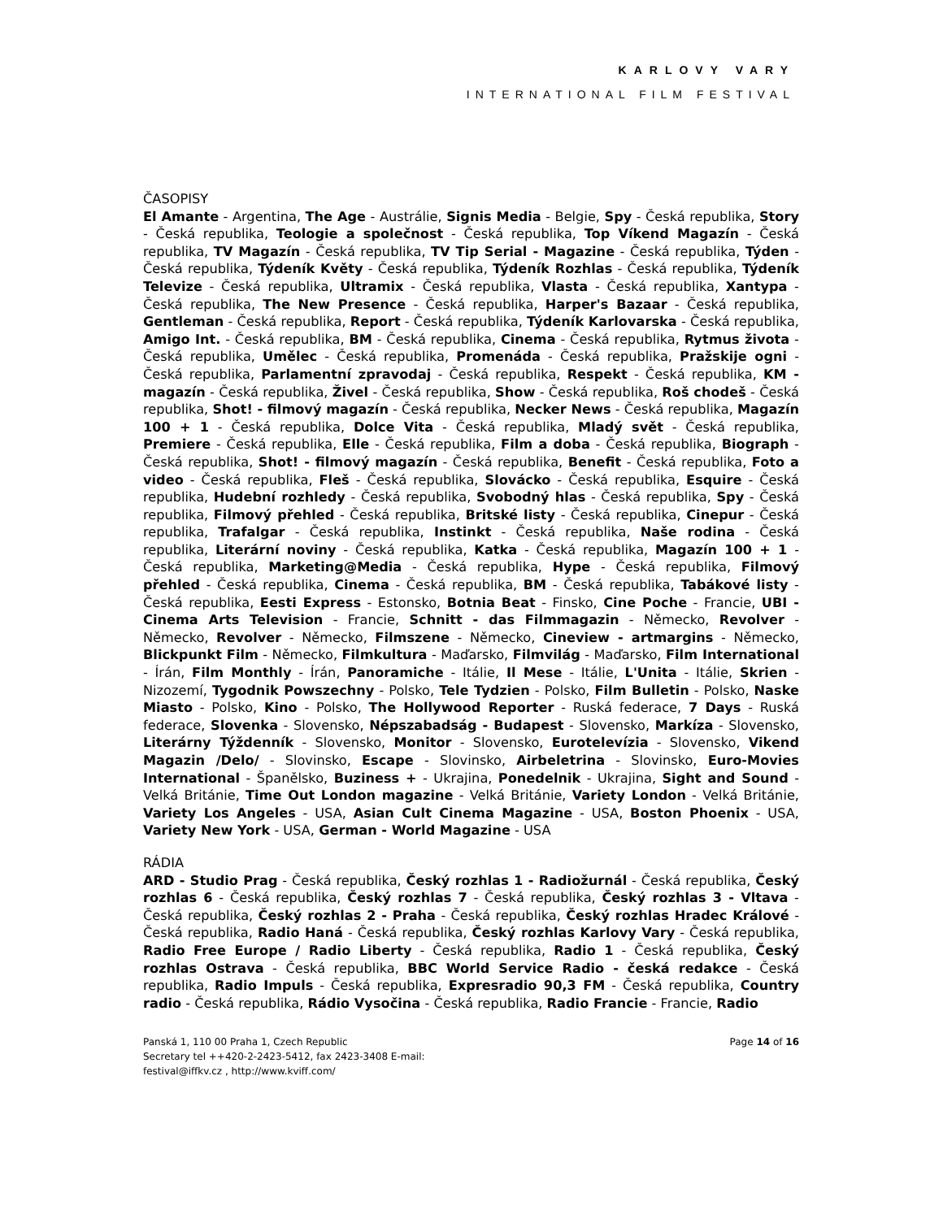KARLOVY VARY
INTERNATIONAL FILM FESTIVAL
ČASOPISY
El Amante - Argentina, The Age - Austrálie, Signis Media - Belgie, Spy - Česká republika, Story - Česká republika, Teologie a společnost - Česká republika, Top Víkend Magazín - Česká republika, TV Magazín - Česká republika, TV Tip Serial - Magazine - Česká republika, Týden - Česká republika, Týdeník Květy - Česká republika, Týdeník Rozhlas - Česká republika, Týdeník Televize - Česká republika, Ultramix - Česká republika, Vlasta - Česká republika, Xantypa - Česká republika, The New Presence - Česká republika, Harper's Bazaar - Česká republika, Gentleman - Česká republika, Report - Česká republika, Týdeník Karlovarska - Česká republika, Amigo Int. - Česká republika, BM - Česká republika, Cinema - Česká republika, Rytmus života - Česká republika, Umělec - Česká republika, Promenáda - Česká republika, Pražskije ogni - Česká republika, Parlamentní zpravodaj - Česká republika, Respekt - Česká republika, KM - magazín - Česká republika, Živel - Česká republika, Show - Česká republika, Roš chodeš - Česká republika, Shot! - filmový magazín - Česká republika, Necker News - Česká republika, Magazín 100 + 1 - Česká republika, Dolce Vita - Česká republika, Mladý svět - Česká republika, Premiere - Česká republika, Elle - Česká republika, Film a doba - Česká republika, Biograph - Česká republika, Shot! - filmový magazín - Česká republika, Benefit - Česká republika, Foto a video - Česká republika, Fleš - Česká republika, Slovácko - Česká republika, Esquire - Česká republika, Hudební rozhledy - Česká republika, Svobodný hlas - Česká republika, Spy - Česká republika, Filmový přehled - Česká republika, Britské listy - Česká republika, Cinepur - Česká republika, Trafalgar - Česká republika, Instinkt - Česká republika, Naše rodina - Česká republika, Literární noviny - Česká republika, Katka - Česká republika, Magazín 100 + 1 - Česká republika, Marketing@Media - Česká republika, Hype - Česká republika, Filmový přehled - Česká republika, Cinema - Česká republika, BM - Česká republika, Tabákové listy - Česká republika, Eesti Express - Estonsko, Botnia Beat - Finsko, Cine Poche - Francie, UBI - Cinema Arts Television - Francie, Schnitt - das Filmmagazin - Německo, Revolver - Německo, Revolver - Německo, Filmszene - Německo, Cineview - artmargins - Německo, Blickpunkt Film - Německo, Filmkultura - Maďarsko, Filmvilág - Maďarsko, Film International - Írán, Film Monthly - Írán, Panoramiche - Itálie, Il Mese - Itálie, L'Unita - Itálie, Skrien - Nizozemí, Tygodnik Powszechny - Polsko, Tele Tydzien - Polsko, Film Bulletin - Polsko, Naske Miasto - Polsko, Kino - Polsko, The Hollywood Reporter - Ruská federace, 7 Days - Ruská federace, Slovenka - Slovensko, Népszabadság - Budapest - Slovensko, Markíza - Slovensko, Literárny Týždenník - Slovensko, Monitor - Slovensko, Eurotelevízia - Slovensko, Vikend Magazin /Delo/ - Slovinsko, Escape - Slovinsko, Airbeletrina - Slovinsko, Euro-Movies International - Španělsko, Buziness + - Ukrajina, Ponedelnik - Ukrajina, Sight and Sound - Velká Británie, Time Out London magazine - Velká Británie, Variety London - Velká Británie, Variety Los Angeles - USA, Asian Cult Cinema Magazine - USA, Boston Phoenix - USA, Variety New York - USA, German - World Magazine - USA
RÁDIA
ARD - Studio Prag - Česká republika, Český rozhlas 1 - Radiožurnál - Česká republika, Český rozhlas 6 - Česká republika, Český rozhlas 7 - Česká republika, Český rozhlas 3 - Vltava - Česká republika, Český rozhlas 2 - Praha - Česká republika, Český rozhlas Hradec Králové - Česká republika, Radio Haná - Česká republika, Český rozhlas Karlovy Vary - Česká republika, Radio Free Europe / Radio Liberty - Česká republika, Radio 1 - Česká republika, Český rozhlas Ostrava - Česká republika, BBC World Service Radio - česká redakce - Česká republika, Radio Impuls - Česká republika, Expresradio 90,3 FM - Česká republika, Country radio - Česká republika, Rádio Vysočina - Česká republika, Radio Francie - Francie, Radio
Panská 1, 110 00 Praha 1, Czech Republic
Secretary tel ++420-2-2423-5412, fax 2423-3408 E-mail:
festival@iffkv.cz , http://www.kviff.com/
Page 14 of 16